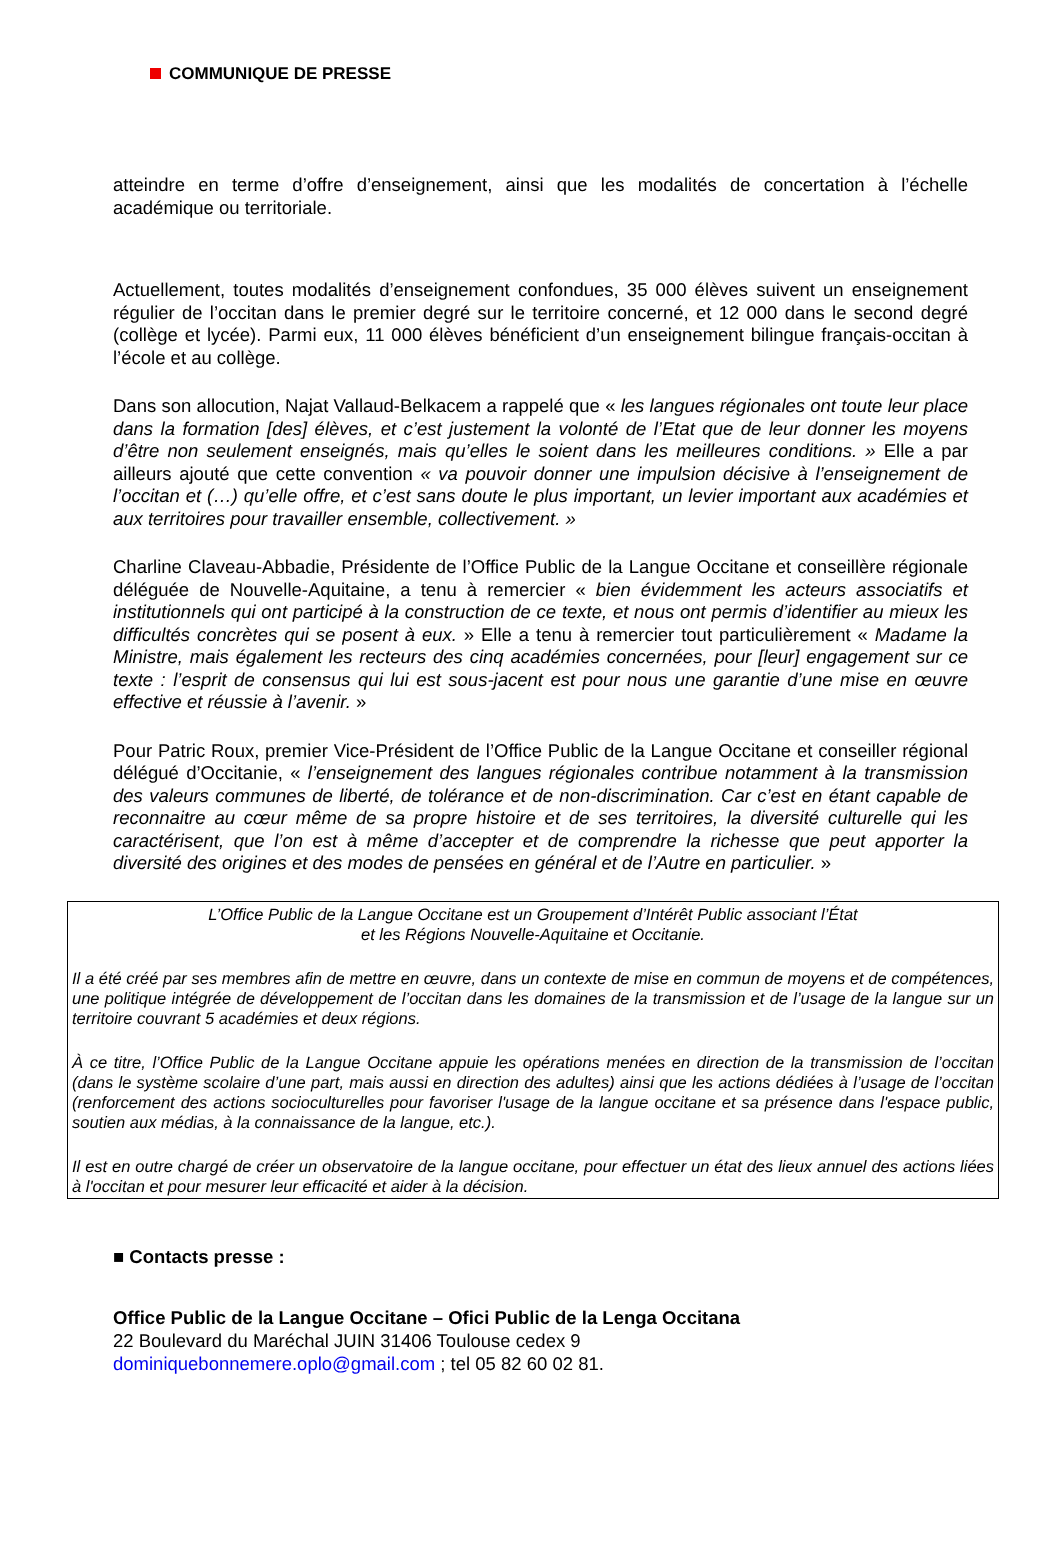COMMUNIQUE DE PRESSE
atteindre en terme d’offre d’enseignement, ainsi que les modalités de concertation à l’échelle académique ou territoriale.
Actuellement, toutes modalités d’enseignement confondues, 35 000 élèves suivent un enseignement régulier de l’occitan dans le premier degré sur le territoire concerné, et 12 000 dans le second degré (collège et lycée). Parmi eux, 11 000 élèves bénéficient d’un enseignement bilingue français-occitan à l’école et au collège.
Dans son allocution, Najat Vallaud-Belkacem a rappelé que « les langues régionales ont toute leur place dans la formation [des] élèves, et c’est justement la volonté de l’Etat que de leur donner les moyens d’être non seulement enseignés, mais qu’elles le soient dans les meilleures conditions. » Elle a par ailleurs ajouté que cette convention « va pouvoir donner une impulsion décisive à l’enseignement de l’occitan et (…) qu’elle offre, et c’est sans doute le plus important, un levier important aux académies et aux territoires pour travailler ensemble, collectivement. »
Charline Claveau-Abbadie, Présidente de l’Office Public de la Langue Occitane et conseillère régionale déléguée de Nouvelle-Aquitaine, a tenu à remercier « bien évidemment les acteurs associatifs et institutionnels qui ont participé à la construction de ce texte, et nous ont permis d’identifier au mieux les difficultés concrètes qui se posent à eux. » Elle a tenu à remercier tout particulièrement « Madame la Ministre, mais également les recteurs des cinq académies concernées, pour [leur] engagement sur ce texte : l’esprit de consensus qui lui est sous-jacent est pour nous une garantie d’une mise en œuvre effective et réussie à l’avenir. »
Pour Patric Roux, premier Vice-Président de l’Office Public de la Langue Occitane et conseiller régional délégué d’Occitanie, « l’enseignement des langues régionales contribue notamment à la transmission des valeurs communes de liberté, de tolérance et de non-discrimination. Car c’est en étant capable de reconnaitre au cœur même de sa propre histoire et de ses territoires, la diversité culturelle qui les caractérisent, que l’on est à même d’accepter et de comprendre la richesse que peut apporter la diversité des origines et des modes de pensées en général et de l’Autre en particulier. »
L’Office Public de la Langue Occitane est un Groupement d’Intérêt Public associant l’État
et les Régions Nouvelle-Aquitaine et Occitanie.
Il a été créé par ses membres afin de mettre en œuvre, dans un contexte de mise en commun de moyens et de compétences, une politique intégrée de développement de l’occitan dans les domaines de la transmission et de l’usage de la langue sur un territoire couvrant 5 académies et deux régions.
À ce titre, l’Office Public de la Langue Occitane appuie les opérations menées en direction de la transmission de l’occitan (dans le système scolaire d’une part, mais aussi en direction des adultes) ainsi que les actions dédiées à l’usage de l’occitan (renforcement des actions socioculturelles pour favoriser l'usage de la langue occitane et sa présence dans l'espace public, soutien aux médias, à la connaissance de la langue, etc.).
Il est en outre chargé de créer un observatoire de la langue occitane, pour effectuer un état des lieux annuel des actions liées à l'occitan et pour mesurer leur efficacité et aider à la décision.
■ Contacts presse :
Office Public de la Langue Occitane – Ofici Public de la Lenga Occitana
22 Boulevard du Maréchal JUIN 31406 Toulouse cedex 9
dominiquebonnemere.oplo@gmail.com ; tel 05 82 60 02 81.